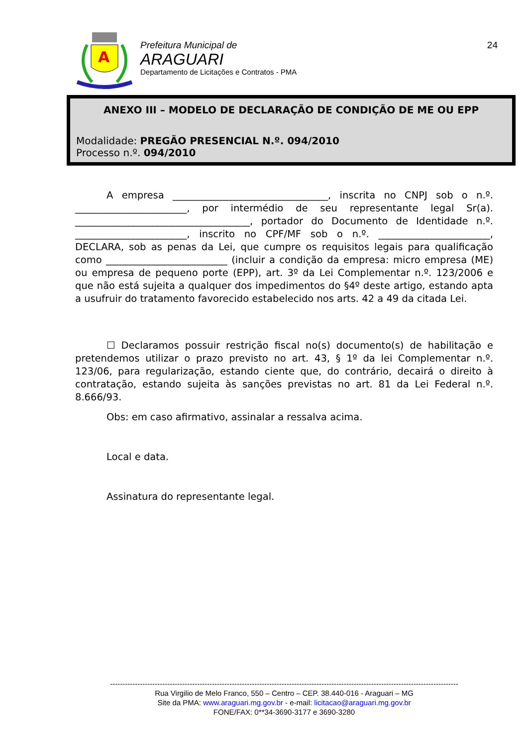A
Prefeitura Municipal de
ARAGUARI
Departamento de Licitações e Contratos - PMA
24
ANEXO III – MODELO DE DECLARAÇÃO DE CONDIÇÃO DE ME OU EPP
Modalidade: PREGÃO PRESENCIAL N.º. 094/2010
Processo n.º. 094/2010
A empresa ________________________________, inscrita no CNPJ sob o n.º. _______________________, por intermédio de seu representante legal Sr(a). ____________________________________, portador do Documento de Identidade n.º. _______________________, inscrito no CPF/MF sob o n.º. _______________________, DECLARA, sob as penas da Lei, que cumpre os requisitos legais para qualificação como _________________________ (incluir a condição da empresa: micro empresa (ME) ou empresa de pequeno porte (EPP), art. 3º da Lei Complementar n.º. 123/2006 e que não está sujeita a qualquer dos impedimentos do §4º deste artigo, estando apta a usufruir do tratamento favorecido estabelecido nos arts. 42 a 49 da citada Lei.
☐ Declaramos possuir restrição fiscal no(s) documento(s) de habilitação e pretendemos utilizar o prazo previsto no art. 43, § 1º da lei Complementar n.º. 123/06, para regularização, estando ciente que, do contrário, decairá o direito à contratação, estando sujeita às sanções previstas no art. 81 da Lei Federal n.º. 8.666/93.
Obs: em caso afirmativo, assinalar a ressalva acima.
Local e data.
Assinatura do representante legal.
--------------------------------------------------------------------------------------------------------------------------------------------
Rua Virgilio de Melo Franco, 550 – Centro – CEP. 38.440-016 - Araguari – MG
Site da PMA: www.araguari.mg.gov.br - e-mail: licitacao@araguari.mg.gov.br
FONE/FAX: 0**34-3690-3177 e 3690-3280